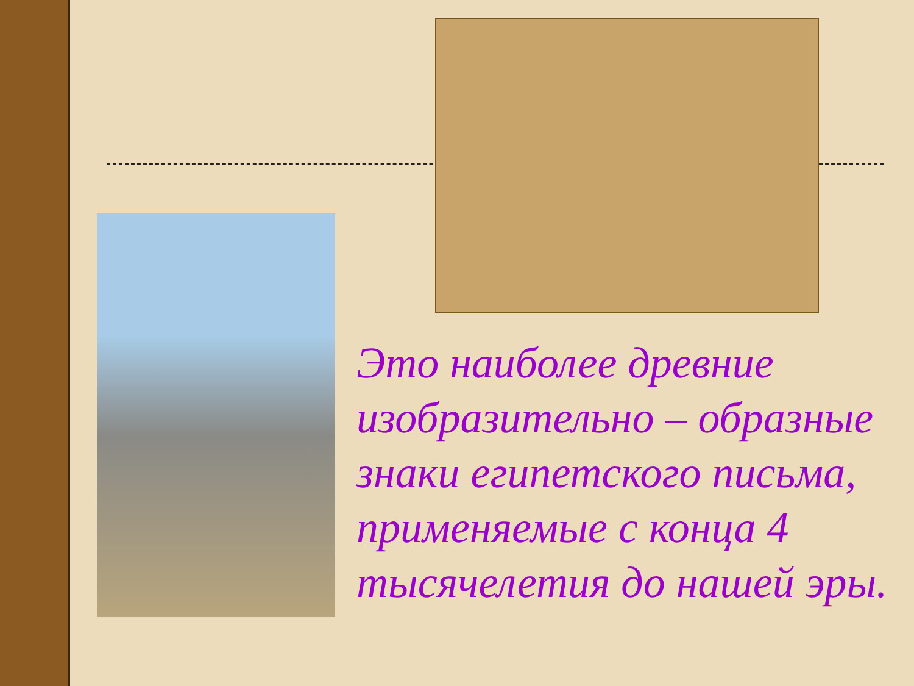Это наиболее древние изобразительно – образные знаки египетского письма, применяемые с конца 4 тысячелетия до нашей эры.